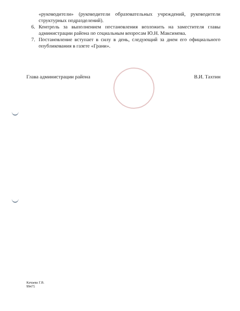«руководители» (руководители образовательных учреждений, руководители структурных подразделений).
6. Контроль за выполнением постановления возложить на заместителя главы администрации района по социальным вопросам Ю.Н. Максимова.
7. Постановление вступает в силу в день, следующий за днем его официального опубликования в газете «Грани».
Глава администрации района В.И. Тахтин
Качаева Г.В.
99475